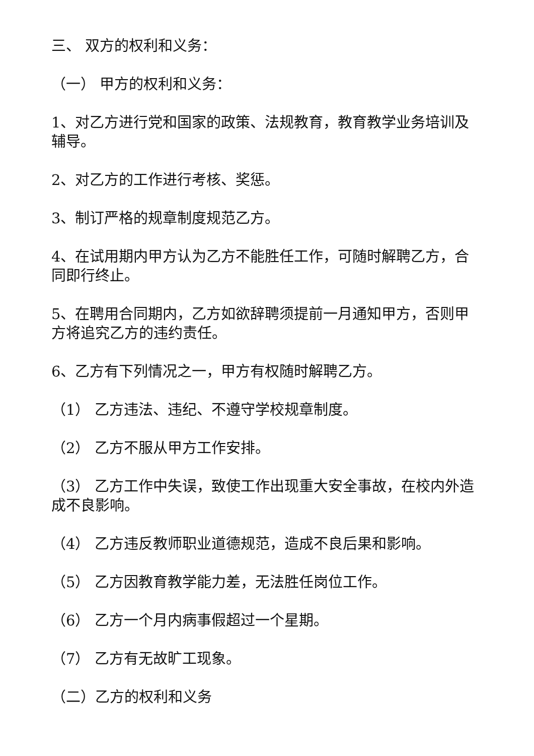三、 双方的权利和义务：
（一） 甲方的权利和义务：
1、对乙方进行党和国家的政策、法规教育，教育教学业务培训及辅导。
2、对乙方的工作进行考核、奖惩。
3、制订严格的规章制度规范乙方。
4、在试用期内甲方认为乙方不能胜任工作，可随时解聘乙方，合同即行终止。
5、在聘用合同期内，乙方如欲辞聘须提前一月通知甲方，否则甲方将追究乙方的违约责任。
6、乙方有下列情况之一，甲方有权随时解聘乙方。
（1） 乙方违法、违纪、不遵守学校规章制度。
（2） 乙方不服从甲方工作安排。
（3） 乙方工作中失误，致使工作出现重大安全事故，在校内外造成不良影响。
（4） 乙方违反教师职业道德规范，造成不良后果和影响。
（5） 乙方因教育教学能力差，无法胜任岗位工作。
（6） 乙方一个月内病事假超过一个星期。
（7） 乙方有无故旷工现象。
（二）乙方的权利和义务